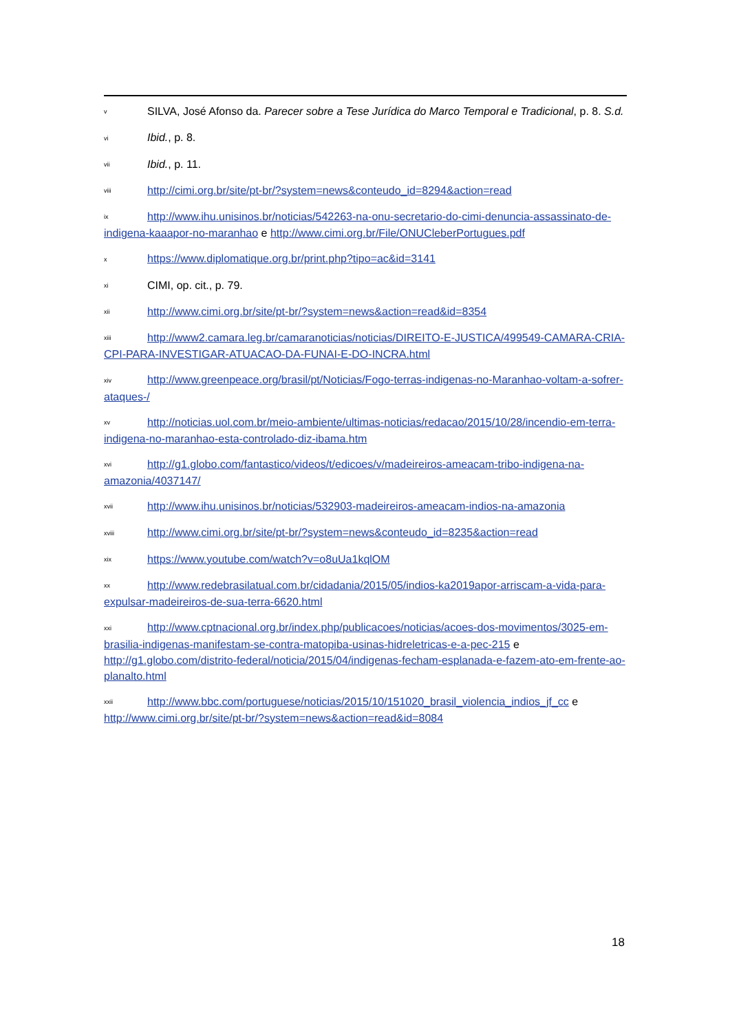v SILVA, José Afonso da. Parecer sobre a Tese Jurídica do Marco Temporal e Tradicional, p. 8. S.d.
vi Ibid., p. 8.
vii Ibid., p. 11.
viii http://cimi.org.br/site/pt-br/?system=news&conteudo_id=8294&action=read
ix http://www.ihu.unisinos.br/noticias/542263-na-onu-secretario-do-cimi-denuncia-assassinato-de-indigena-kaaapor-no-maranhao e http://www.cimi.org.br/File/ONUCleberPortugues.pdf
xhttps://www.diplomatique.org.br/print.php?tipo=ac&id=3141
xi CIMI, op. cit., p. 79.
xii http://www.cimi.org.br/site/pt-br/?system=news&action=read&id=8354
xiii http://www2.camara.leg.br/camaranoticias/noticias/DIREITO-E-JUSTICA/499549-CAMARA-CRIA-CPI-PARA-INVESTIGAR-ATUACAO-DA-FUNAI-E-DO-INCRA.html
xiv http://www.greenpeace.org/brasil/pt/Noticias/Fogo-terras-indigenas-no-Maranhao-voltam-a-sofrer-ataques-/
xv http://noticias.uol.com.br/meio-ambiente/ultimas-noticias/redacao/2015/10/28/incendio-em-terra-indigena-no-maranhao-esta-controlado-diz-ibama.htm
xvi http://g1.globo.com/fantastico/videos/t/edicoes/v/madeireiros-ameacam-tribo-indigena-na-amazonia/4037147/
xvii http://www.ihu.unisinos.br/noticias/532903-madeireiros-ameacam-indios-na-amazonia
xviii http://www.cimi.org.br/site/pt-br/?system=news&conteudo_id=8235&action=read
xix https://www.youtube.com/watch?v=o8uUa1kqlOM
xx http://www.redebrasilatual.com.br/cidadania/2015/05/indios-ka2019apor-arriscam-a-vida-para-expulsar-madeireiros-de-sua-terra-6620.html
xxi http://www.cptnacional.org.br/index.php/publicacoes/noticias/acoes-dos-movimentos/3025-em-brasilia-indigenas-manifestam-se-contra-matopiba-usinas-hidreletricas-e-a-pec-215 e http://g1.globo.com/distrito-federal/noticia/2015/04/indigenas-fecham-esplanada-e-fazem-ato-em-frente-ao-planalto.html
xxii http://www.bbc.com/portuguese/noticias/2015/10/151020_brasil_violencia_indios_jf_cc e http://www.cimi.org.br/site/pt-br/?system=news&action=read&id=8084
18